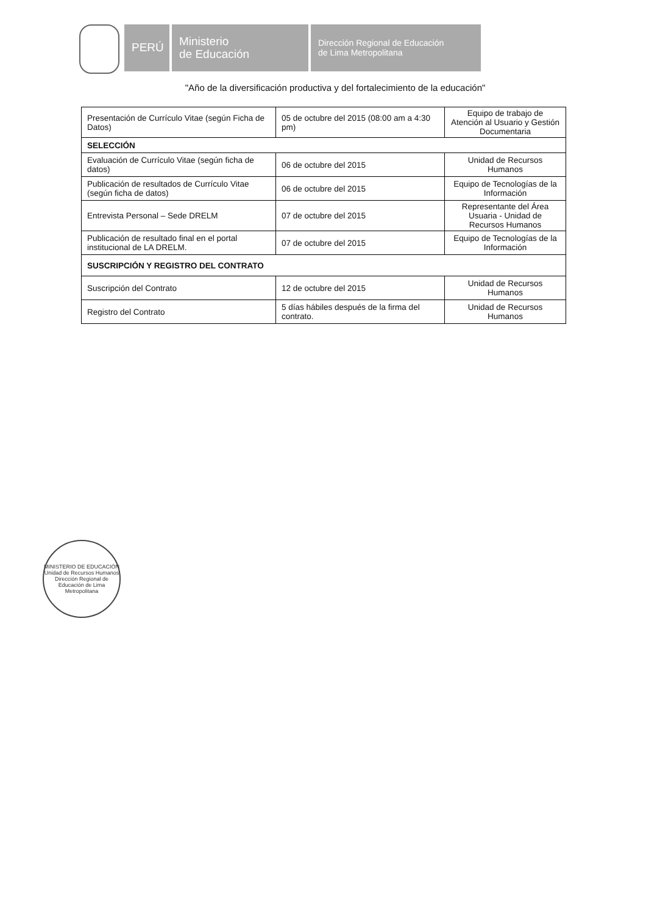PERÚ Ministerio
de Educación
Dirección Regional de Educación
de Lima Metropolitana
"Año de la diversificación productiva y del fortalecimiento de la educación"
| Presentación de Currículo Vitae (según Ficha de Datos) | 05 de octubre del 2015 (08:00 am a 4:30 pm) | Equipo de trabajo de Atención al Usuario y Gestión Documentaria |
| SELECCIÓN | | |
| Evaluación de Currículo Vitae (según ficha de datos) | 06 de octubre del 2015 | Unidad de Recursos Humanos |
| Publicación de resultados de Currículo Vitae (según ficha de datos) | 06 de octubre del 2015 | Equipo de Tecnologías de la Información |
| Entrevista Personal – Sede DRELM | 07 de octubre del 2015 | Representante del Área Usuaria - Unidad de Recursos Humanos |
| Publicación de resultado final en el portal institucional de LA DRELM. | 07 de octubre del 2015 | Equipo de Tecnologías de la Información |
| SUSCRIPCIÓN Y REGISTRO DEL CONTRATO | | |
| Suscripción del Contrato | 12 de octubre del 2015 | Unidad de Recursos Humanos |
| Registro del Contrato | 5 días hábiles después de la firma del contrato. | Unidad de Recursos Humanos |
MINISTERIO DE EDUCACIÓN
Unidad de Recursos Humanos
Dirección Regional de Educación de Lima Metropolitana